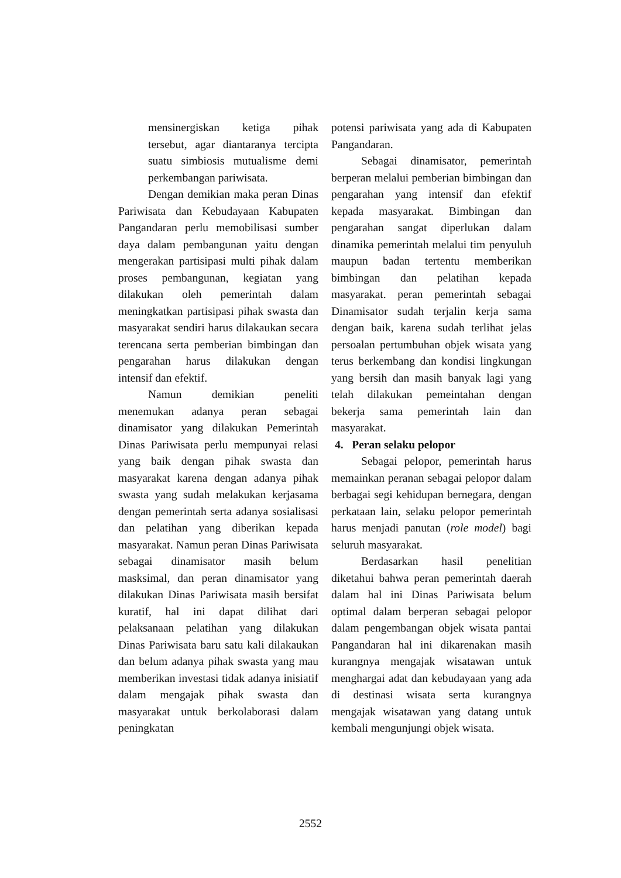mensinergiskan ketiga pihak tersebut, agar diantaranya tercipta suatu simbiosis mutualisme demi perkembangan pariwisata.
Dengan demikian maka peran Dinas Pariwisata dan Kebudayaan Kabupaten Pangandaran perlu memobilisasi sumber daya dalam pembangunan yaitu dengan mengerakan partisipasi multi pihak dalam proses pembangunan, kegiatan yang dilakukan oleh pemerintah dalam meningkatkan partisipasi pihak swasta dan masyarakat sendiri harus dilakaukan secara terencana serta pemberian bimbingan dan pengarahan harus dilakukan dengan intensif dan efektif.
Namun demikian peneliti menemukan adanya peran sebagai dinamisator yang dilakukan Pemerintah Dinas Pariwisata perlu mempunyai relasi yang baik dengan pihak swasta dan masyarakat karena dengan adanya pihak swasta yang sudah melakukan kerjasama dengan pemerintah serta adanya sosialisasi dan pelatihan yang diberikan kepada masyarakat. Namun peran Dinas Pariwisata sebagai dinamisator masih belum masksimal, dan peran dinamisator yang dilakukan Dinas Pariwisata masih bersifat kuratif, hal ini dapat dilihat dari pelaksanaan pelatihan yang dilakukan Dinas Pariwisata baru satu kali dilakaukan dan belum adanya pihak swasta yang mau memberikan investasi tidak adanya inisiatif dalam mengajak pihak swasta dan masyarakat untuk berkolaborasi dalam peningkatan
potensi pariwisata yang ada di Kabupaten Pangandaran.
Sebagai dinamisator, pemerintah berperan melalui pemberian bimbingan dan pengarahan yang intensif dan efektif kepada masyarakat. Bimbingan dan pengarahan sangat diperlukan dalam dinamika pemerintah melalui tim penyuluh maupun badan tertentu memberikan bimbingan dan pelatihan kepada masyarakat. peran pemerintah sebagai Dinamisator sudah terjalin kerja sama dengan baik, karena sudah terlihat jelas persoalan pertumbuhan objek wisata yang terus berkembang dan kondisi lingkungan yang bersih dan masih banyak lagi yang telah dilakukan pemeintahan dengan bekerja sama pemerintah lain dan masyarakat.
4. Peran selaku pelopor
Sebagai pelopor, pemerintah harus memainkan peranan sebagai pelopor dalam berbagai segi kehidupan bernegara, dengan perkataan lain, selaku pelopor pemerintah harus menjadi panutan (role model) bagi seluruh masyarakat.
Berdasarkan hasil penelitian diketahui bahwa peran pemerintah daerah dalam hal ini Dinas Pariwisata belum optimal dalam berperan sebagai pelopor dalam pengembangan objek wisata pantai Pangandaran hal ini dikarenakan masih kurangnya mengajak wisatawan untuk menghargai adat dan kebudayaan yang ada di destinasi wisata serta kurangnya mengajak wisatawan yang datang untuk kembali mengunjungi objek wisata.
2552